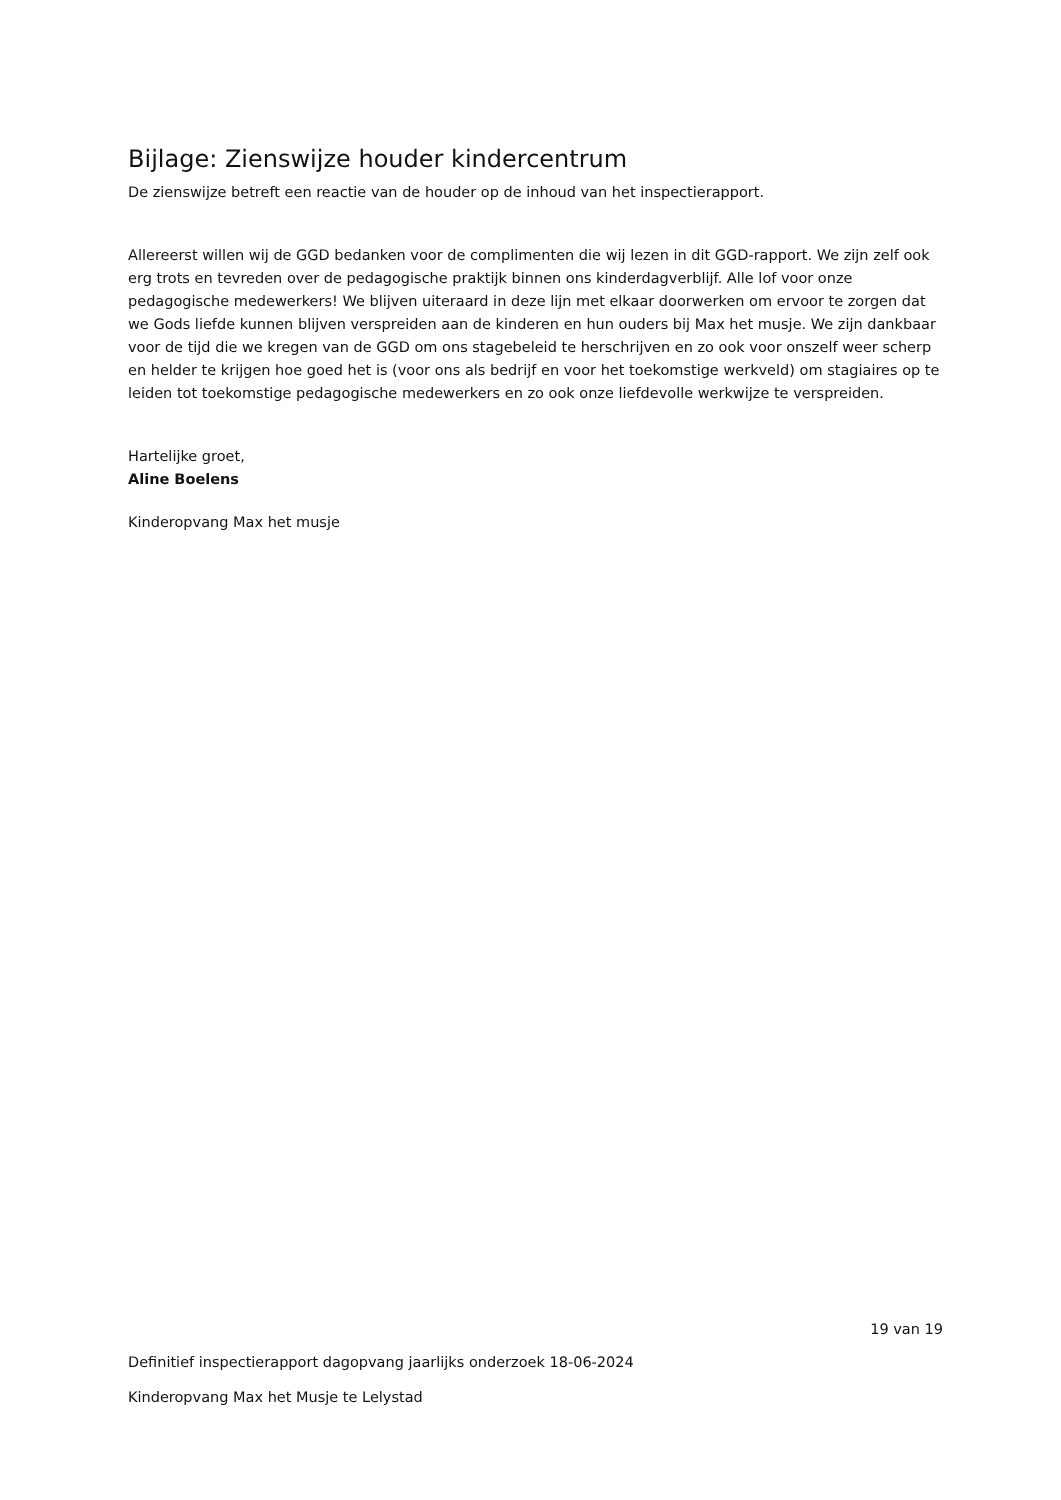Bijlage: Zienswijze houder kindercentrum
De zienswijze betreft een reactie van de houder op de inhoud van het inspectierapport.
Allereerst willen wij de GGD bedanken voor de complimenten die wij lezen in dit GGD-rapport. We zijn zelf ook erg trots en tevreden over de pedagogische praktijk binnen ons kinderdagverblijf. Alle lof voor onze pedagogische medewerkers! We blijven uiteraard in deze lijn met elkaar doorwerken om ervoor te zorgen dat we Gods liefde kunnen blijven verspreiden aan de kinderen en hun ouders bij Max het musje. We zijn dankbaar voor de tijd die we kregen van de GGD om ons stagebeleid te herschrijven en zo ook voor onszelf weer scherp en helder te krijgen hoe goed het is (voor ons als bedrijf en voor het toekomstige werkveld) om stagiaires op te leiden tot toekomstige pedagogische medewerkers en zo ook onze liefdevolle werkwijze te verspreiden.
Hartelijke groet,
Aline Boelens
Kinderopvang Max het musje
19 van 19
Definitief inspectierapport dagopvang jaarlijks onderzoek 18-06-2024
Kinderopvang Max het Musje te Lelystad